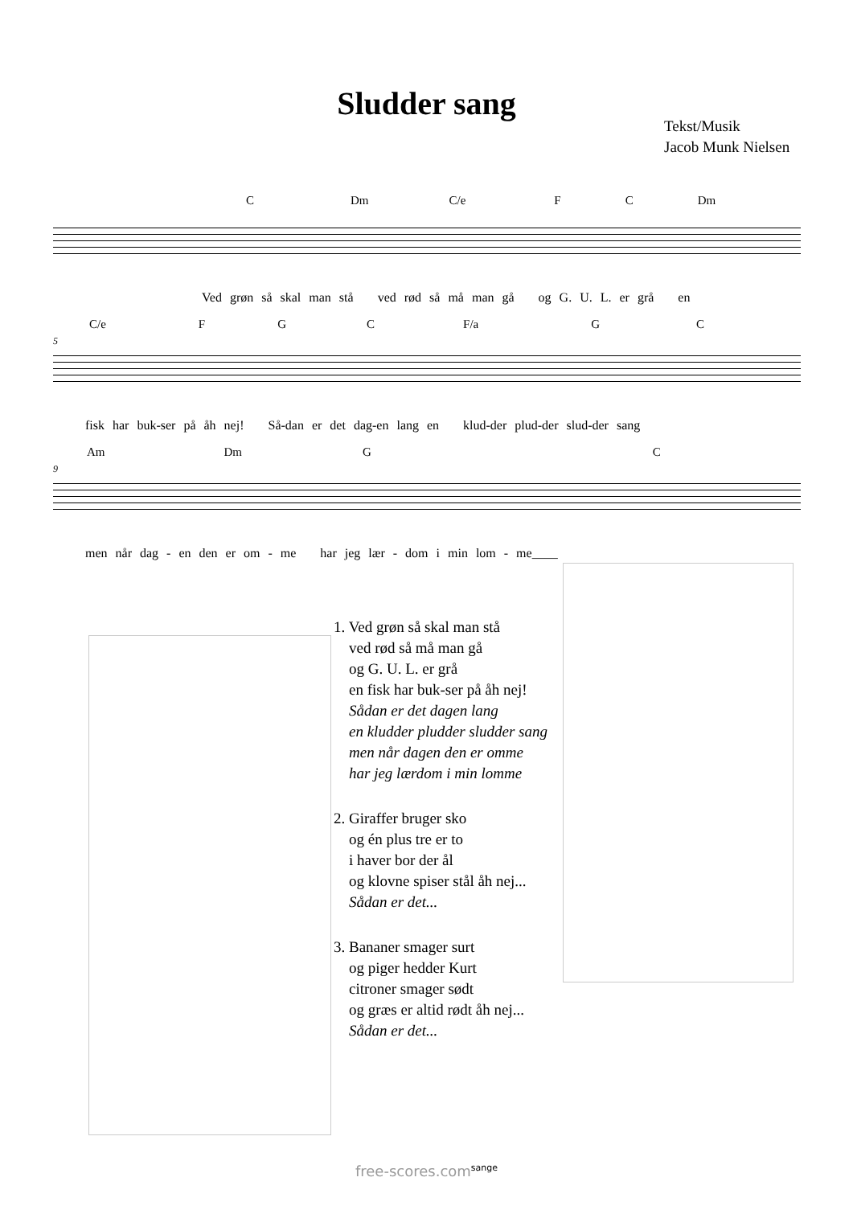Sludder sang
Tekst/Musik
Jacob Munk Nielsen
C Dm C/e F C Dm
Ved grøn så skal man stå ved rød så må man gå og G. U. L. er grå en
C/e F G C F/a G C
5
fisk har buk-ser på åh nej! Så-dan er det dag-en lang en klud-der plud-der slud-der sang
Am Dm G C
9
men når dag - en den er om - me har jeg lær - dom i min lom - me____
1. Ved grøn så skal man stå
ved rød så må man gå
og G. U. L. er grå
en fisk har buk-ser på åh nej!
Sådan er det dagen lang
en kludder pludder sludder sang
men når dagen den er omme
har jeg lærdom i min lomme
2. Giraffer bruger sko
og én plus tre er to
i haver bor der ål
og klovne spiser stål åh nej...
Sådan er det...
3. Bananer smager surt
og piger hedder Kurt
citroner smager sødt
og græs er altid rødt åh nej...
Sådan er det...
free-scores.com<sup>sange</sup>